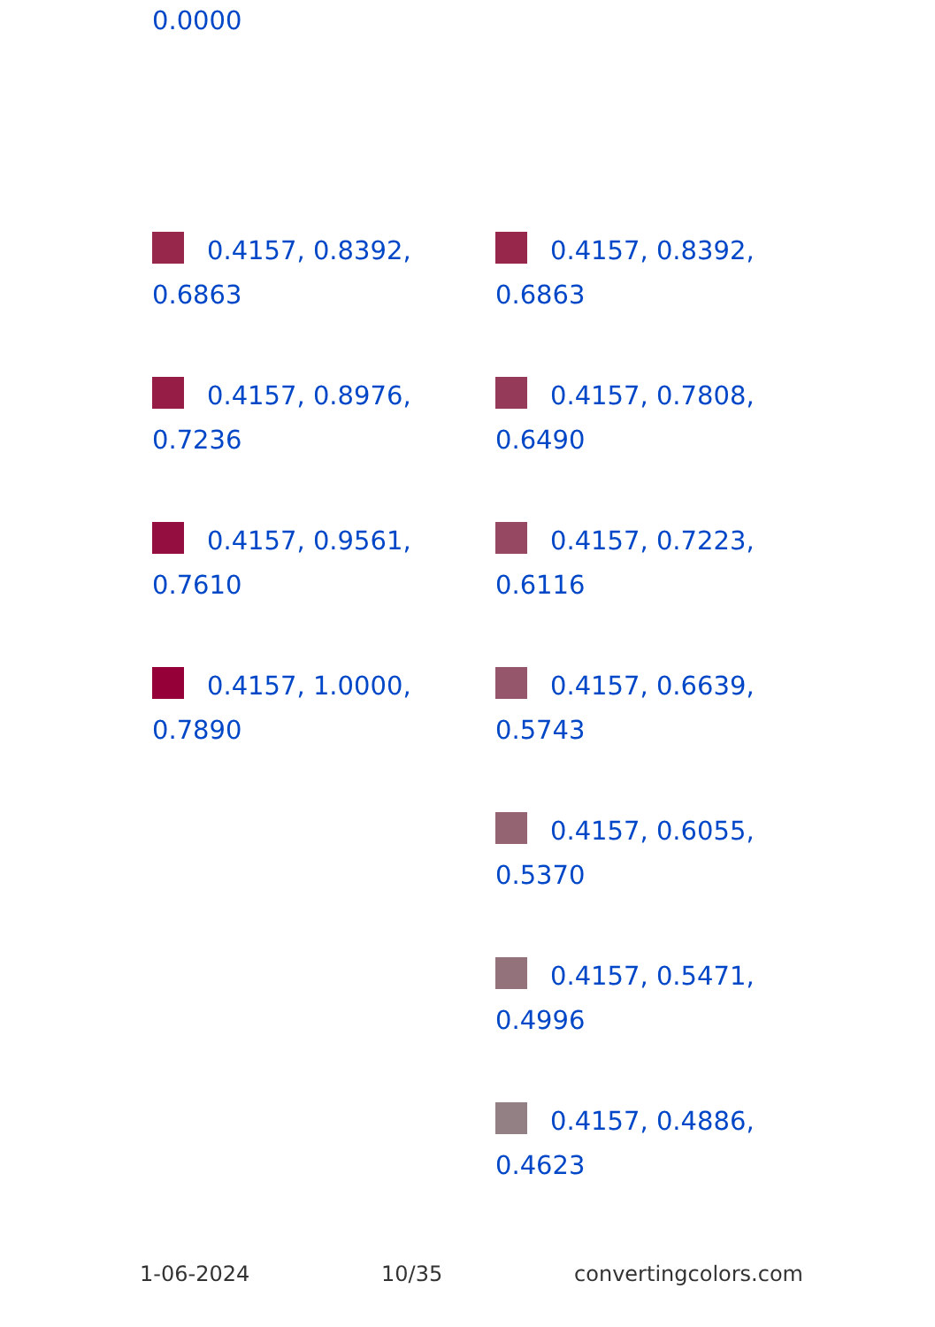0.0000
0.4157, 0.8392, 0.6863
0.4157, 0.8976, 0.7236
0.4157, 0.9561, 0.7610
0.4157, 1.0000, 0.7890
0.4157, 0.8392, 0.6863
0.4157, 0.7808, 0.6490
0.4157, 0.7223, 0.6116
0.4157, 0.6639, 0.5743
0.4157, 0.6055, 0.5370
0.4157, 0.5471, 0.4996
0.4157, 0.4886, 0.4623
1-06-2024 10/35 convertingcolors.com